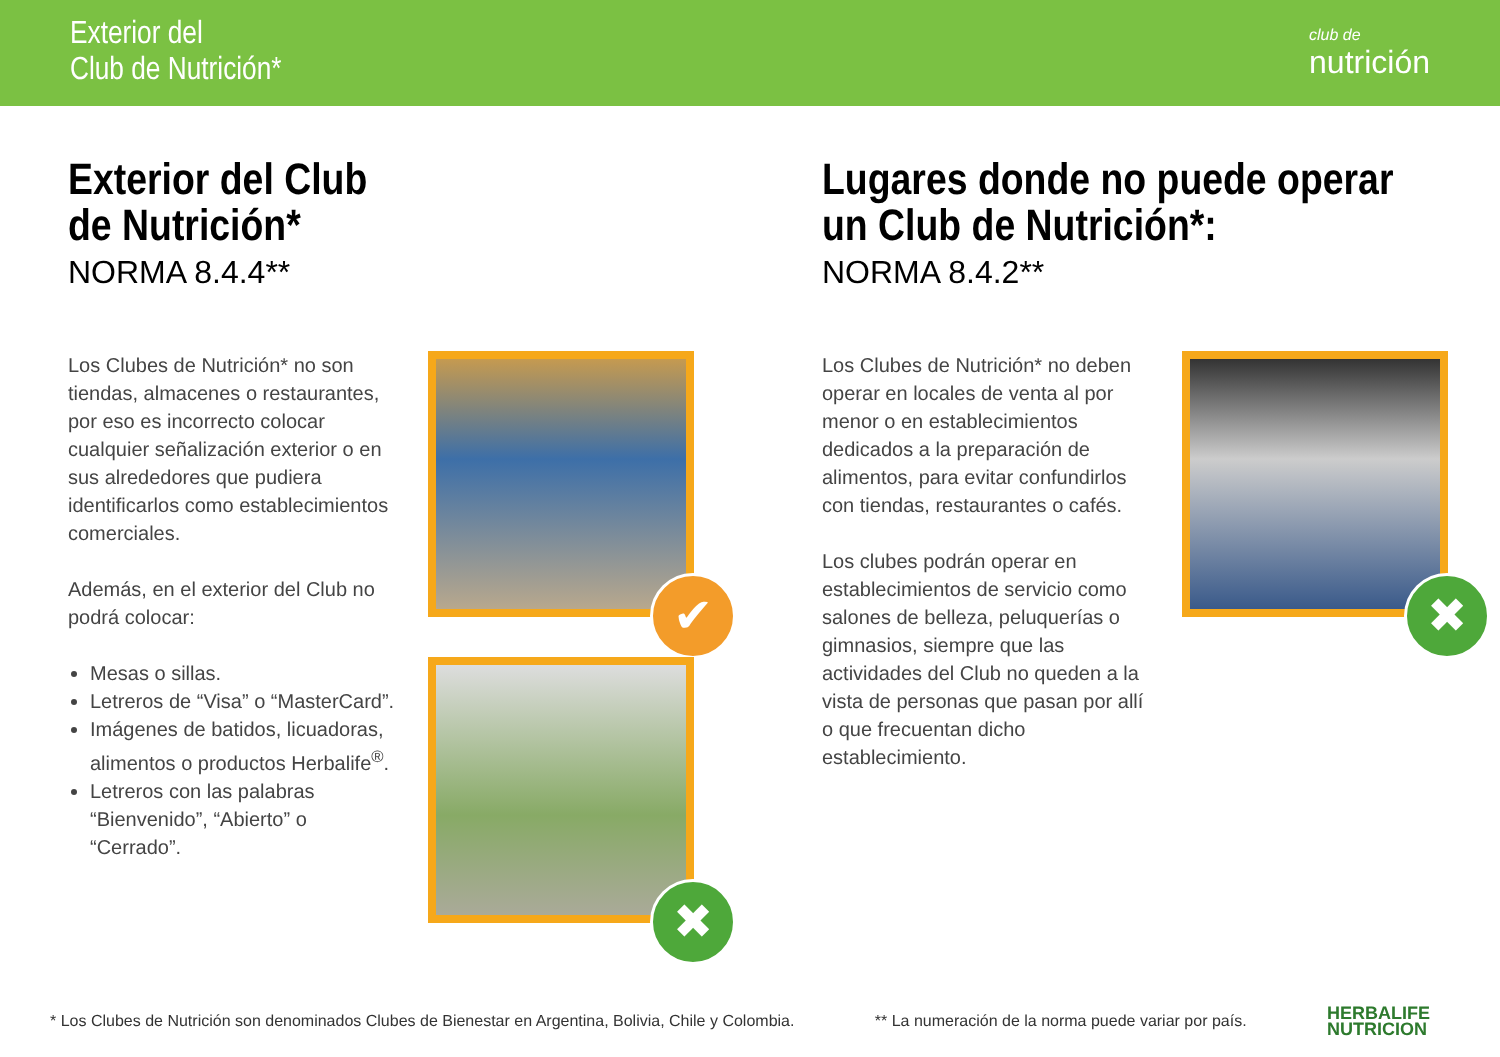Exterior del
Club de Nutrición*
club de
nutrición
Exterior del Club
de Nutrición*
NORMA 8.4.4**
Los Clubes de Nutrición* no son tiendas, almacenes o restaurantes, por eso es incorrecto colocar cualquier señalización exterior o en sus alrededores que pudiera identificarlos como establecimientos comerciales.
Además, en el exterior del Club no podrá colocar:
Mesas o sillas.
Letreros de “Visa” o “MasterCard”.
Imágenes de batidos, licuadoras, alimentos o productos Herbalife<sup>®</sup>.
Letreros con las palabras “Bienvenido”, “Abierto” o “Cerrado”.
✔
✖
Lugares donde no puede operar
un Club de Nutrición*:
NORMA 8.4.2**
Los Clubes de Nutrición* no deben operar en locales de venta al por menor o en establecimientos dedicados a la preparación de alimentos, para evitar confundirlos con tiendas, restaurantes o cafés.
Los clubes podrán operar en establecimientos de servicio como salones de belleza, peluquerías o gimnasios, siempre que las actividades del Club no queden a la vista de personas que pasan por allí o que frecuentan dicho establecimiento.
✖
* Los Clubes de Nutrición son denominados Clubes de Bienestar en Argentina, Bolivia, Chile y Colombia. ** La numeración de la norma puede variar por país. HERBALIFE
NUTRICION